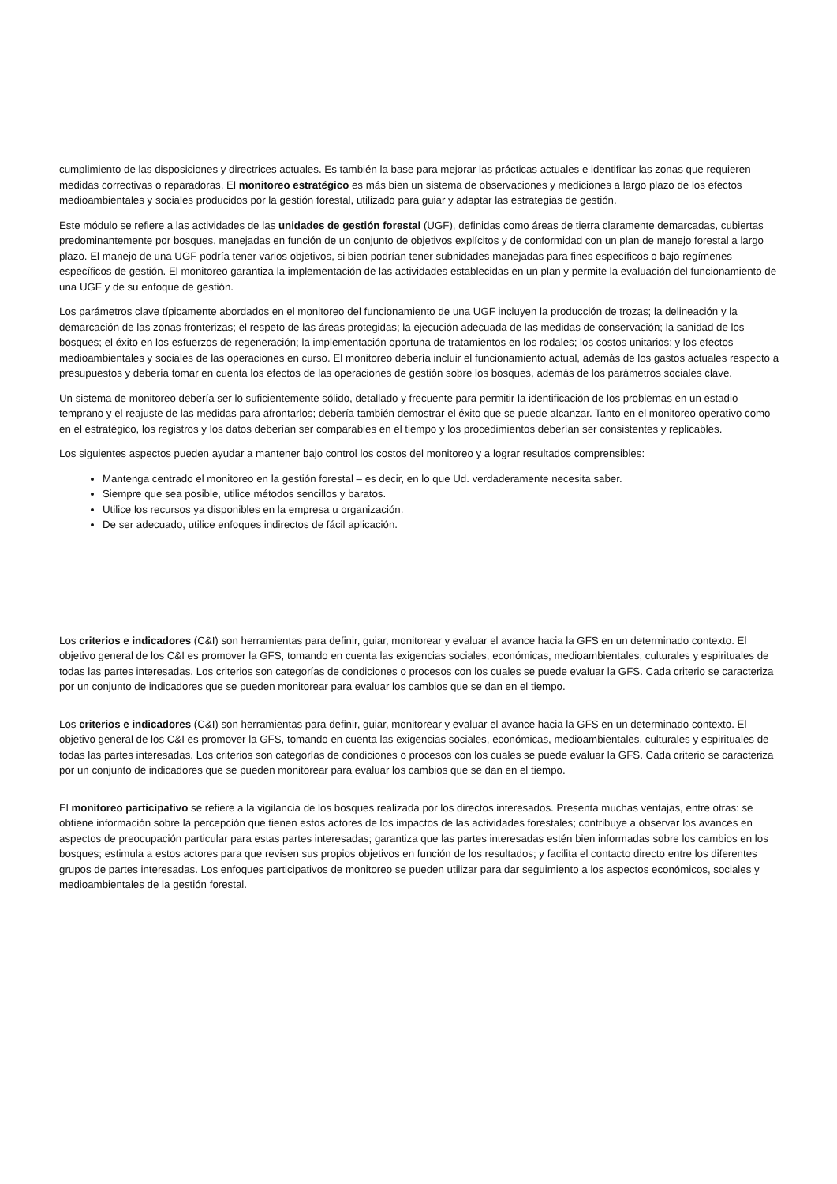cumplimiento de las disposiciones y directrices actuales. Es también la base para mejorar las prácticas actuales e identificar las zonas que requieren medidas correctivas o reparadoras. El monitoreo estratégico es más bien un sistema de observaciones y mediciones a largo plazo de los efectos medioambientales y sociales producidos por la gestión forestal, utilizado para guiar y adaptar las estrategias de gestión.
Este módulo se refiere a las actividades de las unidades de gestión forestal (UGF), definidas como áreas de tierra claramente demarcadas, cubiertas predominantemente por bosques, manejadas en función de un conjunto de objetivos explícitos y de conformidad con un plan de manejo forestal a largo plazo. El manejo de una UGF podría tener varios objetivos, si bien podrían tener subnidades manejadas para fines específicos o bajo regímenes específicos de gestión. El monitoreo garantiza la implementación de las actividades establecidas en un plan y permite la evaluación del funcionamiento de una UGF y de su enfoque de gestión.
Los parámetros clave típicamente abordados en el monitoreo del funcionamiento de una UGF incluyen la producción de trozas; la delineación y la demarcación de las zonas fronterizas; el respeto de las áreas protegidas; la ejecución adecuada de las medidas de conservación; la sanidad de los bosques; el éxito en los esfuerzos de regeneración; la implementación oportuna de tratamientos en los rodales; los costos unitarios; y los efectos medioambientales y sociales de las operaciones en curso. El monitoreo debería incluir el funcionamiento actual, además de los gastos actuales respecto a presupuestos y debería tomar en cuenta los efectos de las operaciones de gestión sobre los bosques, además de los parámetros sociales clave.
Un sistema de monitoreo debería ser lo suficientemente sólido, detallado y frecuente para permitir la identificación de los problemas en un estadio temprano y el reajuste de las medidas para afrontarlos; debería también demostrar el éxito que se puede alcanzar. Tanto en el monitoreo operativo como en el estratégico, los registros y los datos deberían ser comparables en el tiempo y los procedimientos deberían ser consistentes y replicables.
Los siguientes aspectos pueden ayudar a mantener bajo control los costos del monitoreo y a lograr resultados comprensibles:
Mantenga centrado el monitoreo en la gestión forestal – es decir, en lo que Ud. verdaderamente necesita saber.
Siempre que sea posible, utilice métodos sencillos y baratos.
Utilice los recursos ya disponibles en la empresa u organización.
De ser adecuado, utilice enfoques indirectos de fácil aplicación.
Los criterios e indicadores (C&I) son herramientas para definir, guiar, monitorear y evaluar el avance hacia la GFS en un determinado contexto. El objetivo general de los C&I es promover la GFS, tomando en cuenta las exigencias sociales, económicas, medioambientales, culturales y espirituales de todas las partes interesadas. Los criterios son categorías de condiciones o procesos con los cuales se puede evaluar la GFS. Cada criterio se caracteriza por un conjunto de indicadores que se pueden monitorear para evaluar los cambios que se dan en el tiempo.
Los criterios e indicadores (C&I) son herramientas para definir, guiar, monitorear y evaluar el avance hacia la GFS en un determinado contexto. El objetivo general de los C&I es promover la GFS, tomando en cuenta las exigencias sociales, económicas, medioambientales, culturales y espirituales de todas las partes interesadas. Los criterios son categorías de condiciones o procesos con los cuales se puede evaluar la GFS. Cada criterio se caracteriza por un conjunto de indicadores que se pueden monitorear para evaluar los cambios que se dan en el tiempo.
El monitoreo participativo se refiere a la vigilancia de los bosques realizada por los directos interesados. Presenta muchas ventajas, entre otras: se obtiene información sobre la percepción que tienen estos actores de los impactos de las actividades forestales; contribuye a observar los avances en aspectos de preocupación particular para estas partes interesadas; garantiza que las partes interesadas estén bien informadas sobre los cambios en los bosques; estimula a estos actores para que revisen sus propios objetivos en función de los resultados; y facilita el contacto directo entre los diferentes grupos de partes interesadas. Los enfoques participativos de monitoreo se pueden utilizar para dar seguimiento a los aspectos económicos, sociales y medioambientales de la gestión forestal.